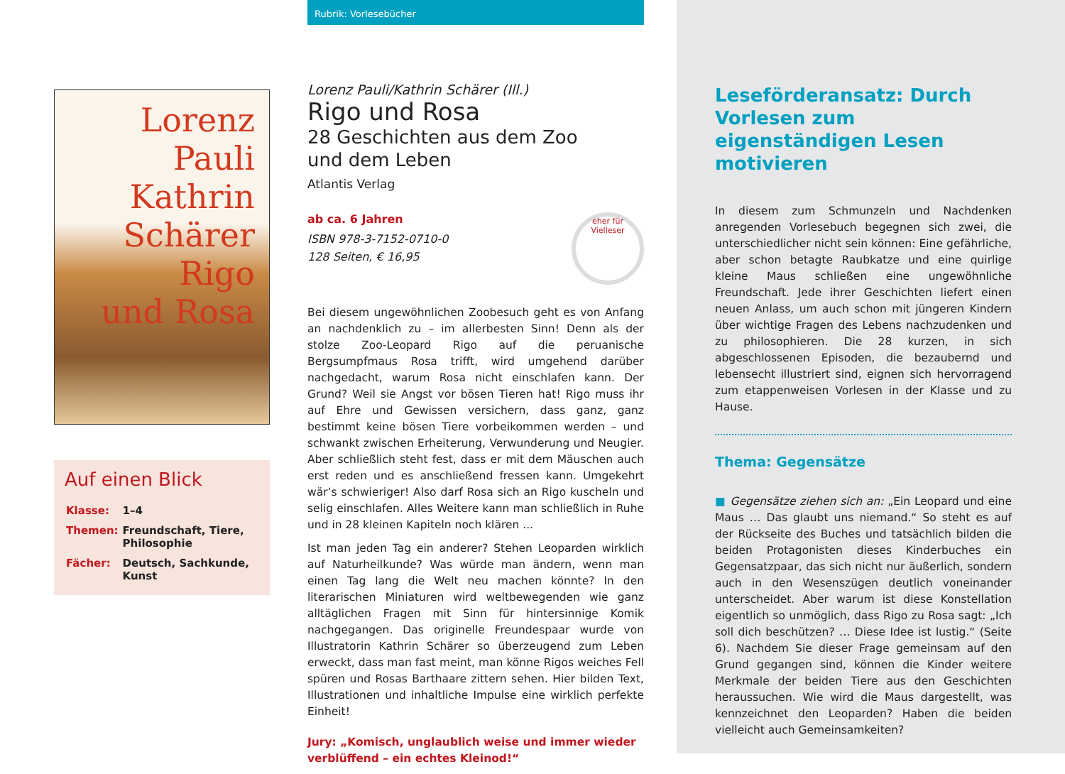Lorenz Pauli Kathrin Schärer
Rigo
und Rosa
Auf einen Blick
| Klasse: | 1–4 |
| Themen: | Freundschaft, Tiere, Philosophie |
| Fächer: | Deutsch, Sachkunde, Kunst |
Rubrik: Vorlesebücher
Lorenz Pauli/Kathrin Schärer (Ill.)
Rigo und Rosa
28 Geschichten aus dem Zoo
und dem Leben
Atlantis Verlag
ab ca. 6 Jahren
ISBN 978-3-7152-0710-0
128 Seiten, € 16,95
eher für Vielleser
Bei diesem ungewöhnlichen Zoobesuch geht es von Anfang an nachdenklich zu – im allerbesten Sinn! Denn als der stolze Zoo-Leopard Rigo auf die peruanische Bergsumpfmaus Rosa trifft, wird umgehend darüber nachgedacht, warum Rosa nicht einschlafen kann. Der Grund? Weil sie Angst vor bösen Tieren hat! Rigo muss ihr auf Ehre und Gewissen versichern, dass ganz, ganz bestimmt keine bösen Tiere vorbeikommen werden – und schwankt zwischen Erheiterung, Verwunderung und Neugier. Aber schließlich steht fest, dass er mit dem Mäuschen auch erst reden und es anschließend fressen kann. Umgekehrt wär’s schwieriger! Also darf Rosa sich an Rigo kuscheln und selig einschlafen. Alles Weitere kann man schließlich in Ruhe und in 28 kleinen Kapiteln noch klären ...
Ist man jeden Tag ein anderer? Stehen Leoparden wirklich auf Naturheilkunde? Was würde man ändern, wenn man einen Tag lang die Welt neu machen könnte? In den literarischen Miniaturen wird weltbewegenden wie ganz alltäglichen Fragen mit Sinn für hintersinnige Komik nachgegangen. Das originelle Freundespaar wurde von Illustratorin Kathrin Schärer so überzeugend zum Leben erweckt, dass man fast meint, man könne Rigos weiches Fell spüren und Rosas Barthaare zittern sehen. Hier bilden Text, Illustrationen und inhaltliche Impulse eine wirklich perfekte Einheit!
Jury: „Komisch, unglaublich weise und immer wieder verblüffend – ein echtes Kleinod!“
Leseförderansatz: Durch Vorlesen zum eigenständigen Lesen motivieren
In diesem zum Schmunzeln und Nachdenken anregenden Vorlesebuch begegnen sich zwei, die unterschiedlicher nicht sein können: Eine gefährliche, aber schon betagte Raubkatze und eine quirlige kleine Maus schließen eine ungewöhnliche Freundschaft. Jede ihrer Geschichten liefert einen neuen Anlass, um auch schon mit jüngeren Kindern über wichtige Fragen des Lebens nachzudenken und zu philosophieren. Die 28 kurzen, in sich abgeschlossenen Episoden, die bezaubernd und lebensecht illustriert sind, eignen sich hervorragend zum etappenweisen Vorlesen in der Klasse und zu Hause.
Thema: Gegensätze
■ Gegensätze ziehen sich an: „Ein Leopard und eine Maus … Das glaubt uns niemand.“ So steht es auf der Rückseite des Buches und tatsächlich bilden die beiden Protagonisten dieses Kinderbuches ein Gegensatzpaar, das sich nicht nur äußerlich, sondern auch in den Wesenszügen deutlich voneinander unterscheidet. Aber warum ist diese Konstellation eigentlich so unmöglich, dass Rigo zu Rosa sagt: „Ich soll dich beschützen? … Diese Idee ist lustig.“ (Seite 6). Nachdem Sie dieser Frage gemeinsam auf den Grund gegangen sind, können die Kinder weitere Merkmale der beiden Tiere aus den Geschichten heraussuchen. Wie wird die Maus dargestellt, was kennzeichnet den Leoparden? Haben die beiden vielleicht auch Gemeinsamkeiten?